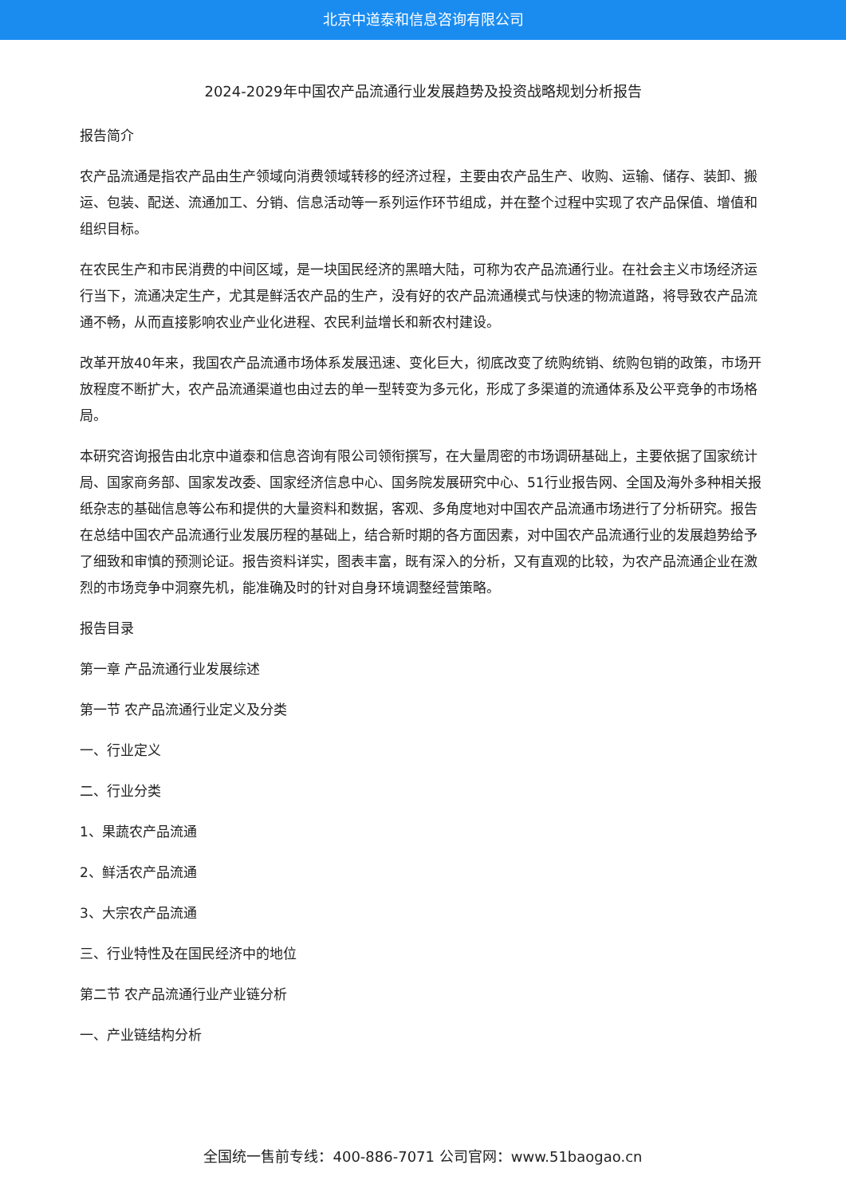北京中道泰和信息咨询有限公司
2024-2029年中国农产品流通行业发展趋势及投资战略规划分析报告
报告简介
农产品流通是指农产品由生产领域向消费领域转移的经济过程，主要由农产品生产、收购、运输、储存、装卸、搬运、包装、配送、流通加工、分销、信息活动等一系列运作环节组成，并在整个过程中实现了农产品保值、增值和组织目标。
在农民生产和市民消费的中间区域，是一块国民经济的黑暗大陆，可称为农产品流通行业。在社会主义市场经济运行当下，流通决定生产，尤其是鲜活农产品的生产，没有好的农产品流通模式与快速的物流道路，将导致农产品流通不畅，从而直接影响农业产业化进程、农民利益增长和新农村建设。
改革开放40年来，我国农产品流通市场体系发展迅速、变化巨大，彻底改变了统购统销、统购包销的政策，市场开放程度不断扩大，农产品流通渠道也由过去的单一型转变为多元化，形成了多渠道的流通体系及公平竞争的市场格局。
本研究咨询报告由北京中道泰和信息咨询有限公司领衔撰写，在大量周密的市场调研基础上，主要依据了国家统计局、国家商务部、国家发改委、国家经济信息中心、国务院发展研究中心、51行业报告网、全国及海外多种相关报纸杂志的基础信息等公布和提供的大量资料和数据，客观、多角度地对中国农产品流通市场进行了分析研究。报告在总结中国农产品流通行业发展历程的基础上，结合新时期的各方面因素，对中国农产品流通行业的发展趋势给予了细致和审慎的预测论证。报告资料详实，图表丰富，既有深入的分析，又有直观的比较，为农产品流通企业在激烈的市场竞争中洞察先机，能准确及时的针对自身环境调整经营策略。
报告目录
第一章 产品流通行业发展综述
第一节 农产品流通行业定义及分类
一、行业定义
二、行业分类
1、果蔬农产品流通
2、鲜活农产品流通
3、大宗农产品流通
三、行业特性及在国民经济中的地位
第二节 农产品流通行业产业链分析
一、产业链结构分析
全国统一售前专线：400-886-7071 公司官网：www.51baogao.cn